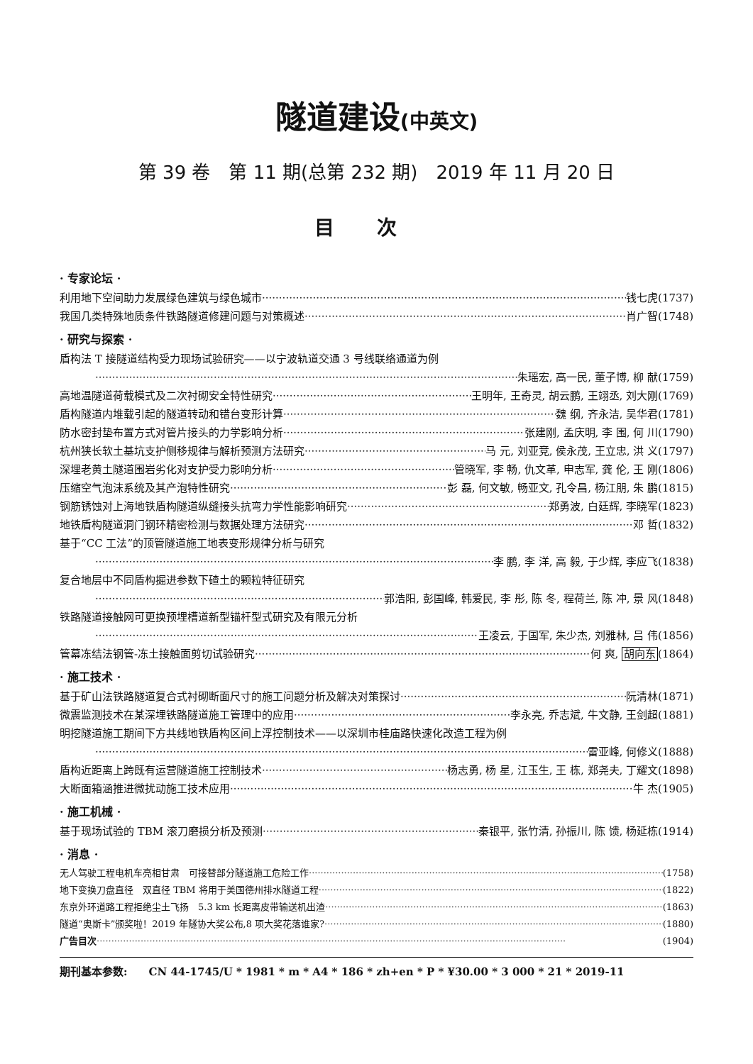隧道建设(中英文)
第 39 卷　第 11 期(总第 232 期)　2019 年 11 月 20 日
目次
· 专家论坛 ·
利用地下空间助力发展绿色建筑与绿色城市 钱七虎(1737)
我国几类特殊地质条件铁路隧道修建问题与对策概述 肖广智(1748)
· 研究与探索 ·
盾构法 T 接隧道结构受力现场试验研究——以宁波轨道交通 3 号线联络通道为例
朱瑶宏, 高一民, 董子博, 柳 献(1759)
高地温隧道荷载模式及二次衬砌安全特性研究 王明年, 王奇灵, 胡云鹏, 王翊丞, 刘大刚(1769)
盾构隧道内堆载引起的隧道转动和错台变形计算 魏 纲, 齐永洁, 吴华君(1781)
防水密封垫布置方式对管片接头的力学影响分析 张建刚, 孟庆明, 李 围, 何 川(1790)
杭州狭长软土基坑支护侧移规律与解析预测方法研究 马 元, 刘亚竞, 侯永茂, 王立忠, 洪 义(1797)
深埋老黄土隧道围岩劣化对支护受力影响分析 管晓军, 李 畅, 仇文革, 申志军, 龚 伦, 王 刚(1806)
压缩空气泡沫系统及其产泡特性研究 彭 磊, 何文敏, 畅亚文, 孔令昌, 杨江朋, 朱 鹏(1815)
钢筋锈蚀对上海地铁盾构隧道纵缝接头抗弯力学性能影响研究 郑勇波, 白廷辉, 李晓军(1823)
地铁盾构隧道洞门钢环精密检测与数据处理方法研究 邓 哲(1832)
基于“CC 工法”的顶管隧道施工地表变形规律分析与研究
李 鹏, 李 洋, 高 毅, 于少辉, 李应飞(1838)
复合地层中不同盾构掘进参数下碴土的颗粒特征研究
郭浩阳, 彭国峰, 韩爱民, 李 彤, 陈 冬, 程荷兰, 陈 冲, 景 风(1848)
铁路隧道接触网可更换预埋槽道新型锚杆型式研究及有限元分析
王凌云, 于国军, 朱少杰, 刘雅林, 吕 伟(1856)
管幕冻结法钢管-冻土接触面剪切试验研究 何 爽, 胡向东(1864)
· 施工技术 ·
基于矿山法铁路隧道复合式衬砌断面尺寸的施工问题分析及解决对策探讨 阮清林(1871)
微震监测技术在某深埋铁路隧道施工管理中的应用 李永亮, 乔志斌, 牛文静, 王剑超(1881)
明挖隧道施工期间下方共线地铁盾构区间上浮控制技术——以深圳市桂庙路快速化改造工程为例
雷亚峰, 何修义(1888)
盾构近距离上跨既有运营隧道施工控制技术 杨志勇, 杨 星, 江玉生, 王 栋, 郑尧夫, 丁耀文(1898)
大断面箱涵推进微扰动施工技术应用 牛 杰(1905)
· 施工机械 ·
基于现场试验的 TBM 滚刀磨损分析及预测 秦银平, 张竹清, 孙振川, 陈 馈, 杨延栋(1914)
· 消息 ·
无人驾驶工程电机车亮相甘肃　可接替部分隧道施工危险工作 (1758)
地下变换刀盘直径　双直径 TBM 将用于美国德州排水隧道工程 (1822)
东京外环道路工程拒绝尘土飞扬　5.3 km 长距离皮带输送机出渣 (1863)
隧道“奥斯卡”颁奖啦！2019 年隧协大奖公布,8 项大奖花落谁家? (1880)
广告目次 (1904)
期刊基本参数:　　CN 44-1745/U * 1981 * m * A4 * 186 * zh+en * P * ¥30.00 * 3 000 * 21 * 2019-11